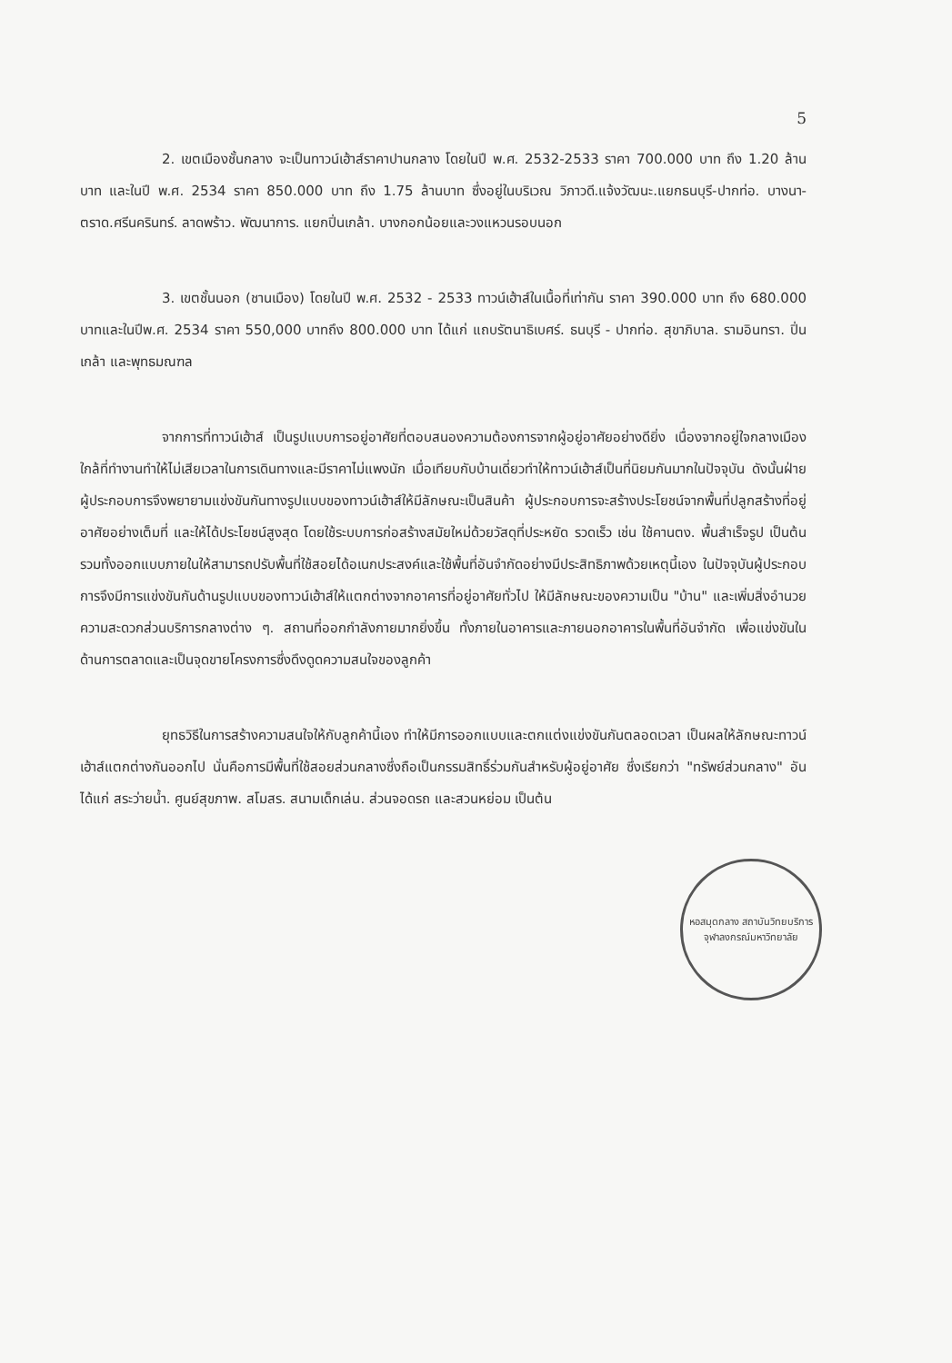5
2. เขตเมืองชั้นกลาง จะเป็นทาวน์เฮ้าส์ราคาปานกลาง โดยในปี พ.ศ. 2532-2533 ราคา 700.000 บาท ถึง 1.20 ล้านบาท และในปี พ.ศ. 2534 ราคา 850.000 บาท ถึง 1.75 ล้านบาท ซึ่งอยู่ในบริเวณ วิภาวดี.แจ้งวัฒนะ.แยกธนบุรี-ปากท่อ. บางนา-ตราด.ศรีนครินทร์. ลาดพร้าว. พัฒนาการ. แยกปิ่นเกล้า. บางกอกน้อยและวงแหวนรอบนอก
3. เขตชั้นนอก (ชานเมือง) โดยในปี พ.ศ. 2532 - 2533 ทาวน์เฮ้าส์ในเนื้อที่เท่ากัน ราคา 390.000 บาท ถึง 680.000 บาทและในปีพ.ศ. 2534 ราคา 550,000 บาทถึง 800.000 บาท ได้แก่ แถบรัตนาธิเบศร์. ธนบุรี - ปากท่อ. สุขาภิบาล. รามอินทรา. ปิ่นเกล้า และพุทธมณฑล
จากการที่ทาวน์เฮ้าส์ เป็นรูปแบบการอยู่อาศัยที่ตอบสนองความต้องการจากผู้อยู่อาศัยอย่างดียิ่ง เนื่องจากอยู่ใจกลางเมือง ใกล้ที่ทำงานทำให้ไม่เสียเวลาในการเดินทางและมีราคาไม่แพงนัก เมื่อเทียบกับบ้านเดี่ยวทำให้ทาวน์เฮ้าส์เป็นที่นิยมกันมากในปัจจุบัน ดังนั้นฝ่ายผู้ประกอบการจึงพยายามแข่งขันกันทางรูปแบบของทาวน์เฮ้าส์ให้มีลักษณะเป็นสินค้า ผู้ประกอบการจะสร้างประโยชน์จากพื้นที่ปลูกสร้างที่อยู่อาศัยอย่างเต็มที่ และให้ได้ประโยชน์สูงสุด โดยใช้ระบบการก่อสร้างสมัยใหม่ด้วยวัสดุที่ประหยัด รวดเร็ว เช่น ใช้คานตง. พื้นสำเร็จรูป เป็นต้น รวมทั้งออกแบบภายในให้สามารถปรับพื้นที่ใช้สอยได้อเนกประสงค์และใช้พื้นที่อันจำกัดอย่างมีประสิทธิภาพด้วยเหตุนี้เอง ในปัจจุบันผู้ประกอบการจึงมีการแข่งขันกันด้านรูปแบบของทาวน์เฮ้าส์ให้แตกต่างจากอาคารที่อยู่อาศัยทั่วไป ให้มีลักษณะของความเป็น "บ้าน" และเพิ่มสิ่งอำนวยความสะดวกส่วนบริการกลางต่าง ๆ. สถานที่ออกกำลังกายมากยิ่งขึ้น ทั้งภายในอาคารและภายนอกอาคารในพื้นที่อันจำกัด เพื่อแข่งขันในด้านการตลาดและเป็นจุดขายโครงการซึ่งดึงดูดความสนใจของลูกค้า
ยุทธวิธีในการสร้างความสนใจให้กับลูกค้านี้เอง ทำให้มีการออกแบบและตกแต่งแข่งขันกันตลอดเวลา เป็นผลให้ลักษณะทาวน์เฮ้าส์แตกต่างกันออกไป นั่นคือการมีพื้นที่ใช้สอยส่วนกลางซึ่งถือเป็นกรรมสิทธิ์ร่วมกันสำหรับผู้อยู่อาศัย ซึ่งเรียกว่า "ทรัพย์ส่วนกลาง" อันได้แก่ สระว่ายน้ำ. ศูนย์สุขภาพ. สโมสร. สนามเด็กเล่น. ส่วนจอดรถ และสวนหย่อม เป็นต้น
หอสมุดกลาง สถาบันวิทยบริการ
จุฬาลงกรณ์มหาวิทยาลัย